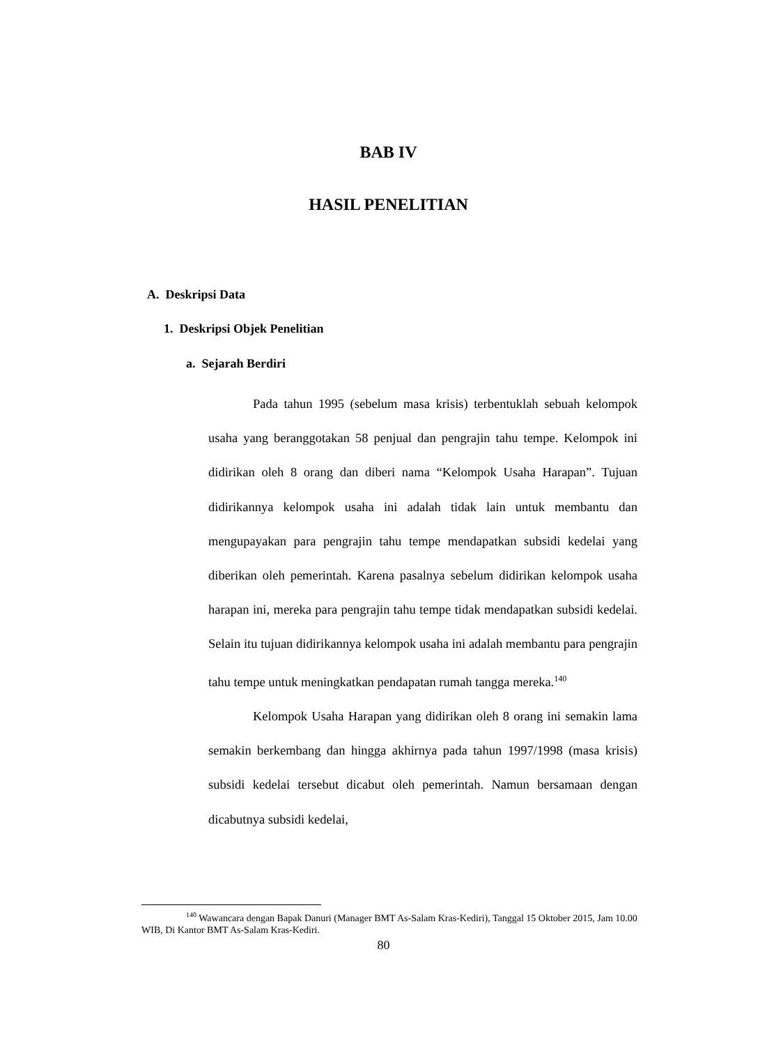BAB IV
HASIL PENELITIAN
A. Deskripsi Data
1. Deskripsi Objek Penelitian
a. Sejarah Berdiri
Pada tahun 1995 (sebelum masa krisis) terbentuklah sebuah kelompok usaha yang beranggotakan 58 penjual dan pengrajin tahu tempe. Kelompok ini didirikan oleh 8 orang dan diberi nama “Kelompok Usaha Harapan”. Tujuan didirikannya kelompok usaha ini adalah tidak lain untuk membantu dan mengupayakan para pengrajin tahu tempe mendapatkan subsidi kedelai yang diberikan oleh pemerintah. Karena pasalnya sebelum didirikan kelompok usaha harapan ini, mereka para pengrajin tahu tempe tidak mendapatkan subsidi kedelai. Selain itu tujuan didirikannya kelompok usaha ini adalah membantu para pengrajin tahu tempe untuk meningkatkan pendapatan rumah tangga mereka.<sup>140</sup>
Kelompok Usaha Harapan yang didirikan oleh 8 orang ini semakin lama semakin berkembang dan hingga akhirnya pada tahun 1997/1998 (masa krisis) subsidi kedelai tersebut dicabut oleh pemerintah. Namun bersamaan dengan dicabutnya subsidi kedelai,
<sup>140</sup> Wawancara dengan Bapak Danuri (Manager BMT As-Salam Kras-Kediri), Tanggal 15 Oktober 2015, Jam 10.00 WIB, Di Kantor BMT As-Salam Kras-Kediri.
80